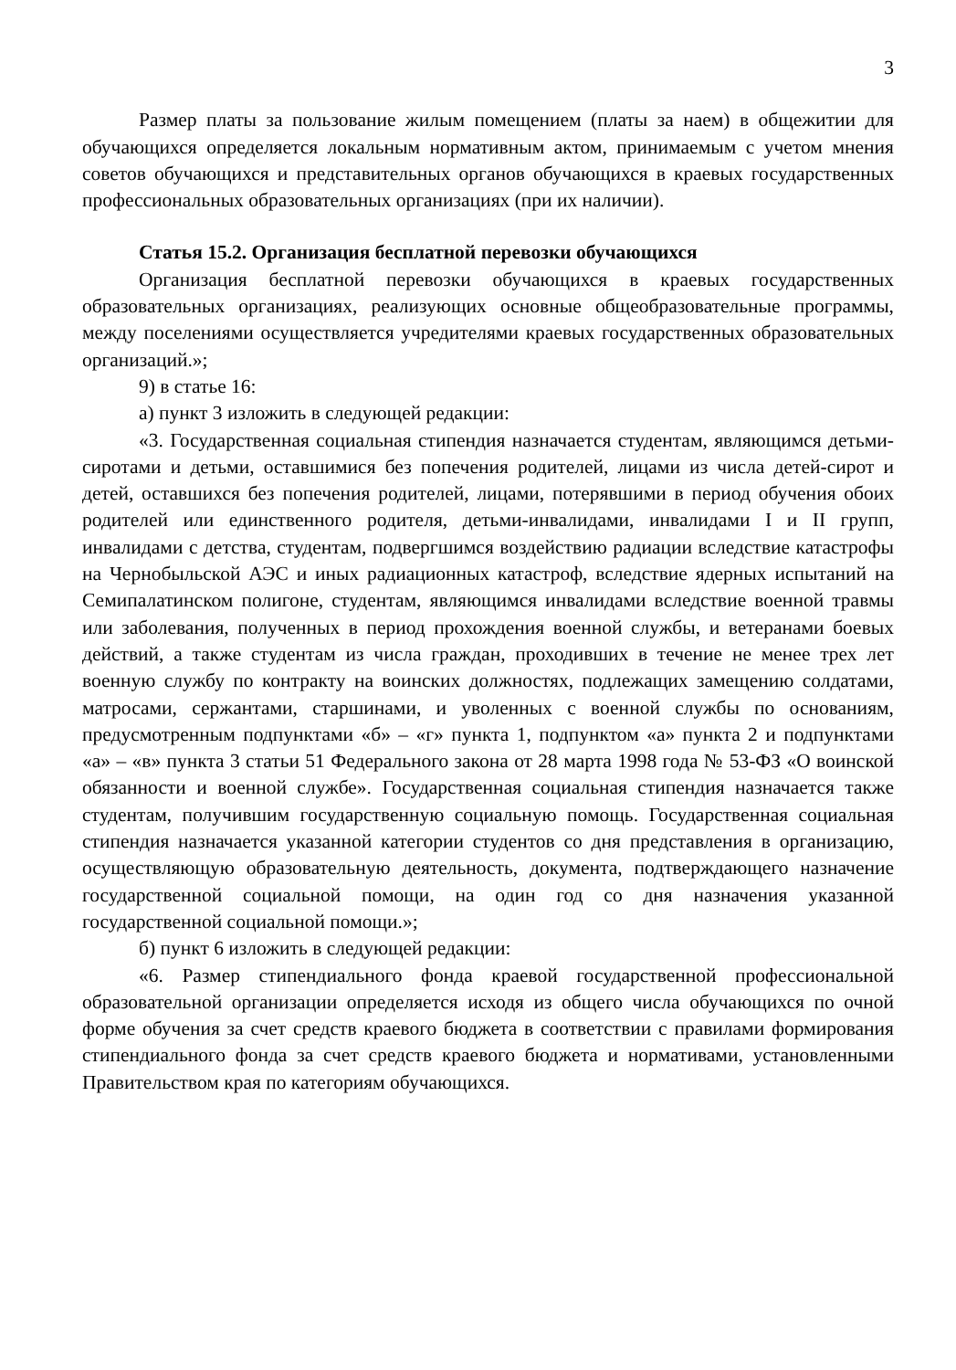3
Размер платы за пользование жилым помещением (платы за наем) в общежитии для обучающихся определяется локальным нормативным актом, принимаемым с учетом мнения советов обучающихся и представительных органов обучающихся в краевых государственных профессиональных образовательных организациях (при их наличии).
Статья 15.2. Организация бесплатной перевозки обучающихся
Организация бесплатной перевозки обучающихся в краевых государственных образовательных организациях, реализующих основные общеобразовательные программы, между поселениями осуществляется учредителями краевых государственных образовательных организаций.»;
9) в статье 16:
а) пункт 3 изложить в следующей редакции:
«3. Государственная социальная стипендия назначается студентам, являющимся детьми-сиротами и детьми, оставшимися без попечения родителей, лицами из числа детей-сирот и детей, оставшихся без попечения родителей, лицами, потерявшими в период обучения обоих родителей или единственного родителя, детьми-инвалидами, инвалидами I и II групп, инвалидами с детства, студентам, подвергшимся воздействию радиации вследствие катастрофы на Чернобыльской АЭС и иных радиационных катастроф, вследствие ядерных испытаний на Семипалатинском полигоне, студентам, являющимся инвалидами вследствие военной травмы или заболевания, полученных в период прохождения военной службы, и ветеранами боевых действий, а также студентам из числа граждан, проходивших в течение не менее трех лет военную службу по контракту на воинских должностях, подлежащих замещению солдатами, матросами, сержантами, старшинами, и уволенных с военной службы по основаниям, предусмотренным подпунктами «б» – «г» пункта 1, подпунктом «а» пункта 2 и подпунктами «а» – «в» пункта 3 статьи 51 Федерального закона от 28 марта 1998 года № 53-ФЗ «О воинской обязанности и военной службе». Государственная социальная стипендия назначается также студентам, получившим государственную социальную помощь. Государственная социальная стипендия назначается указанной категории студентов со дня представления в организацию, осуществляющую образовательную деятельность, документа, подтверждающего назначение государственной социальной помощи, на один год со дня назначения указанной государственной социальной помощи.»;
б) пункт 6 изложить в следующей редакции:
«6. Размер стипендиального фонда краевой государственной профессиональной образовательной организации определяется исходя из общего числа обучающихся по очной форме обучения за счет средств краевого бюджета в соответствии с правилами формирования стипендиального фонда за счет средств краевого бюджета и нормативами, установленными Правительством края по категориям обучающихся.